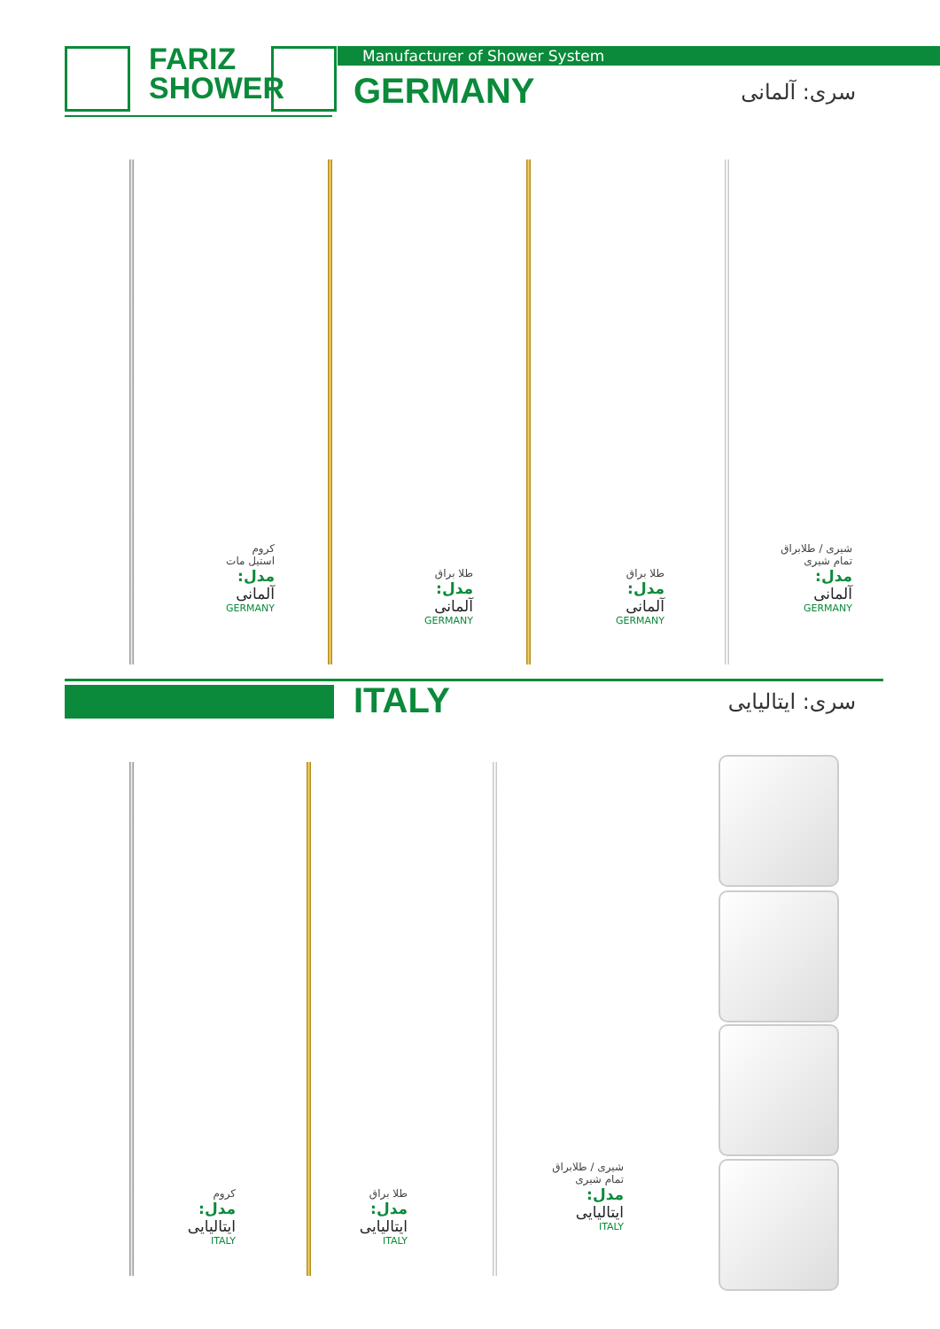FARIZ
SHOWER
Manufacturer of Shower System
GERMANY سری: آلمانی
کروم
استیل مات
مدل:
آلمانی
GERMANY
طلا براق
مدل:
آلمانی
GERMANY
طلا براق
مدل:
آلمانی
GERMANY
شیری / طلابراق
تمام شیری
مدل:
آلمانی
GERMANY
ITALY سری: ایتالیایی
کروم
مدل:
ایتالیایی
ITALY
طلا براق
مدل:
ایتالیایی
ITALY
شیری / طلابراق
تمام شیری
مدل:
ایتالیایی
ITALY